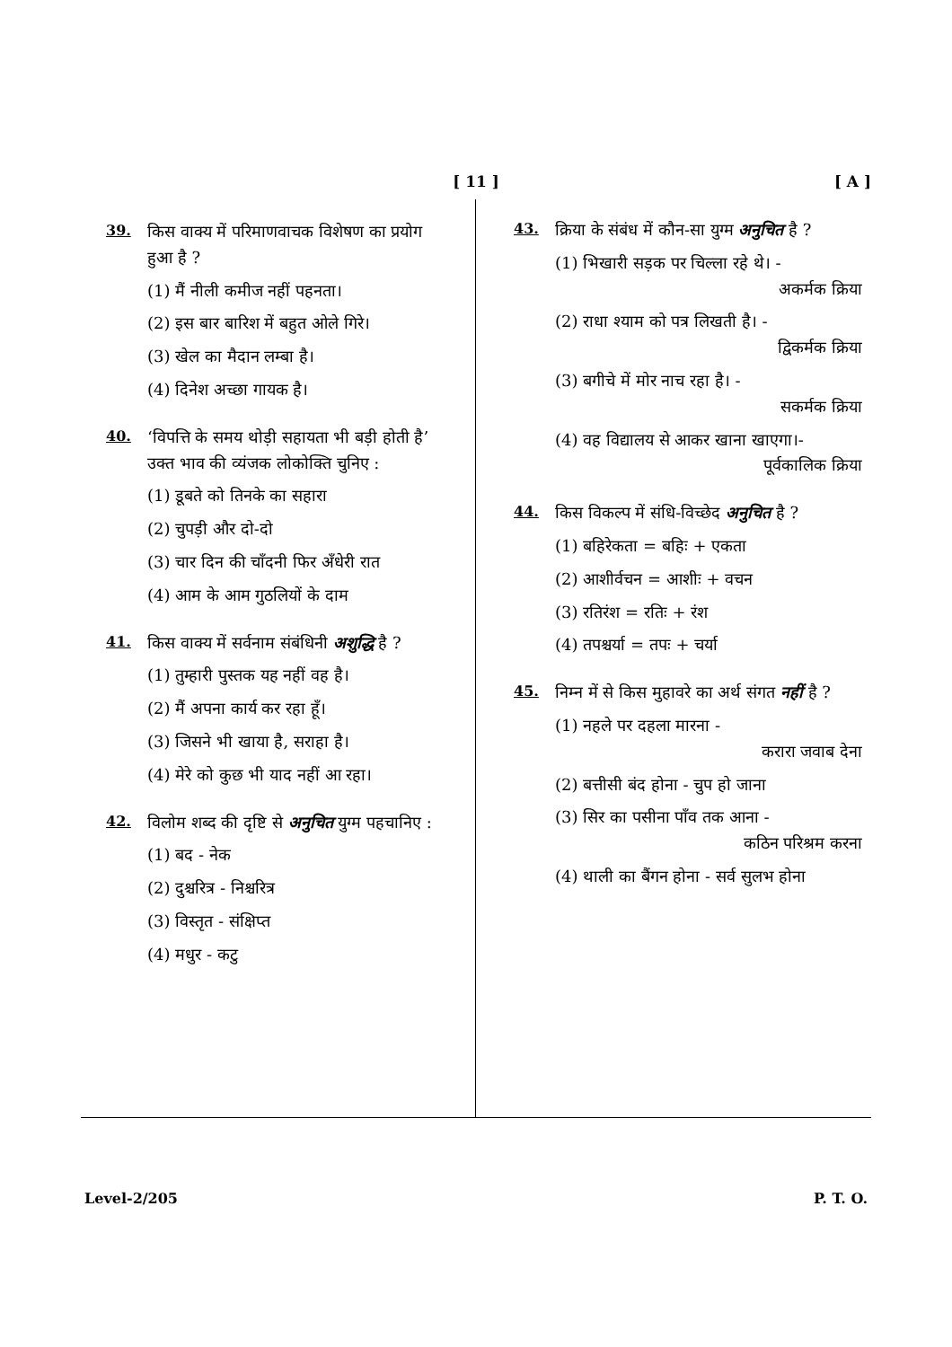[ 11 ]
[ A ]
39. किस वाक्य में परिमाणवाचक विशेषण का प्रयोग हुआ है ?
(1) मैं नीली कमीज नहीं पहनता।
(2) इस बार बारिश में बहुत ओले गिरे।
(3) खेल का मैदान लम्बा है।
(4) दिनेश अच्छा गायक है।
40. ‘विपत्ति के समय थोड़ी सहायता भी बड़ी होती है’ उक्त भाव की व्यंजक लोकोक्ति चुनिए :
(1) डूबते को तिनके का सहारा
(2) चुपड़ी और दो-दो
(3) चार दिन की चाँदनी फिर अँधेरी रात
(4) आम के आम गुठलियों के दाम
41. किस वाक्य में सर्वनाम संबंधिनी अशुद्धि है ?
(1) तुम्हारी पुस्तक यह नहीं वह है।
(2) मैं अपना कार्य कर रहा हूँ।
(3) जिसने भी खाया है, सराहा है।
(4) मेरे को कुछ भी याद नहीं आ रहा।
42. विलोम शब्द की दृष्टि से अनुचित युग्म पहचानिए :
(1) बद - नेक
(2) दुश्चरित्र - निश्चरित्र
(3) विस्तृत - संक्षिप्त
(4) मधुर - कटु
43. क्रिया के संबंध में कौन-सा युग्म अनुचित है ?
(1) भिखारी सड़क पर चिल्ला रहे थे। -
अकर्मक क्रिया
(2) राधा श्याम को पत्र लिखती है। -
द्विकर्मक क्रिया
(3) बगीचे में मोर नाच रहा है। -
सकर्मक क्रिया
(4) वह विद्यालय से आकर खाना खाएगा।-
पूर्वकालिक क्रिया
44. किस विकल्प में संधि-विच्छेद अनुचित है ?
(1) बहिरेकता = बहिः + एकता
(2) आशीर्वचन = आशीः + वचन
(3) रतिरंश = रतिः + रंश
(4) तपश्चर्या = तपः + चर्या
45. निम्न में से किस मुहावरे का अर्थ संगत नहीं है ?
(1) नहले पर दहला मारना -
करारा जवाब देना
(2) बत्तीसी बंद होना - चुप हो जाना
(3) सिर का पसीना पाँव तक आना -
कठिन परिश्रम करना
(4) थाली का बैंगन होना - सर्व सुलभ होना
Level-2/205 P. T. O.